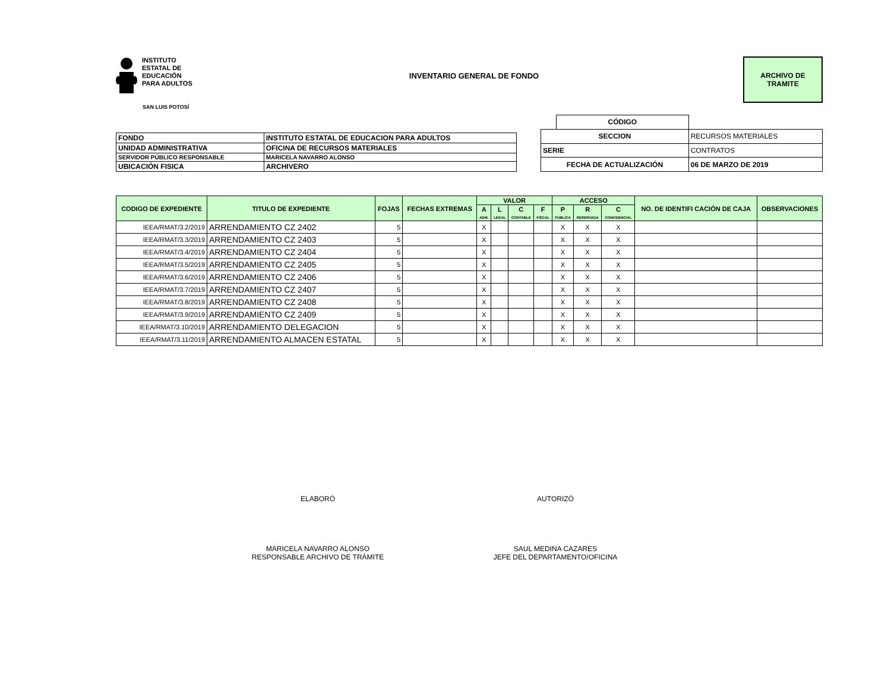INSTITUTO
ESTATAL DE
EDUCACIÓN
PARA ADULTOS
INVENTARIO GENERAL DE FONDO
ARCHIVO DE
TRAMITE
SAN LUIS POTOSÍ
| FONDO | INSTITUTO ESTATAL DE EDUCACION PARA ADULTOS |
| UNIDAD ADMINISTRATIVA | OFICINA DE RECURSOS MATERIALES |
| SERVIDOR PÚBLICO RESPONSABLE | MARICELA NAVARRO ALONSO |
| UBICACIÓN FISICA | ARCHIVERO |
| | CÓDIGO | |
| SECCION | | RECURSOS MATERIALES |
| SERIE | | CONTRATOS |
| FECHA DE ACTUALIZACIÓN | | 06 DE MARZO DE 2019 |
| CODIGO DE EXPEDIENTE | TITULO DE EXPEDIENTE | FOJAS | FECHAS EXTREMAS | VALOR | | | | ACCESO | | | NO. DE IDENTIFI CACIÓN DE CAJA | OBSERVACIONES |
| --- | --- | --- | --- | --- | --- | --- | --- | --- | --- | --- | --- | --- |
| | | | | A ADM. | L LEGAL | C CONTABLE | F FISCAL | P PÚBLICA | R RESERVADA | C CONFIDENCIAL | | |
| IEEA/RMAT/3.2/2019 | ARRENDAMIENTO CZ 2402 | 5 | | X | | | | X | X | X | | |
| IEEA/RMAT/3.3/2019 | ARRENDAMIENTO CZ 2403 | 5 | | X | | | | X | X | X | | |
| IEEA/RMAT/3.4/2019 | ARRENDAMIENTO CZ 2404 | 5 | | X | | | | X | X | X | | |
| IEEA/RMAT/3.5/2019 | ARRENDAMIENTO CZ 2405 | 5 | | X | | | | X | X | X | | |
| IEEA/RMAT/3.6/2019 | ARRENDAMIENTO CZ 2406 | 5 | | X | | | | X | X | X | | |
| IEEA/RMAT/3.7/2019 | ARRENDAMIENTO CZ 2407 | 5 | | X | | | | X | X | X | | |
| IEEA/RMAT/3.8/2019 | ARRENDAMIENTO CZ 2408 | 5 | | X | | | | X | X | X | | |
| IEEA/RMAT/3.9/2019 | ARRENDAMIENTO CZ 2409 | 5 | | X | | | | X | X | X | | |
| IEEA/RMAT/3.10/2019 | ARRENDAMIENTO DELEGACION | 5 | | X | | | | X | X | X | | |
| IEEA/RMAT/3.11/2019 | ARRENDAMIENTO ALMACEN ESTATAL | 5 | | X | | | | X | X | X | | |
ELABORÓ
MARICELA NAVARRO ALONSO
RESPONSABLE ARCHIVO DE TRÁMITE
AUTORIZÓ
SAUL MEDINA CAZARES
JEFE DEL DEPARTAMENTO/OFICINA